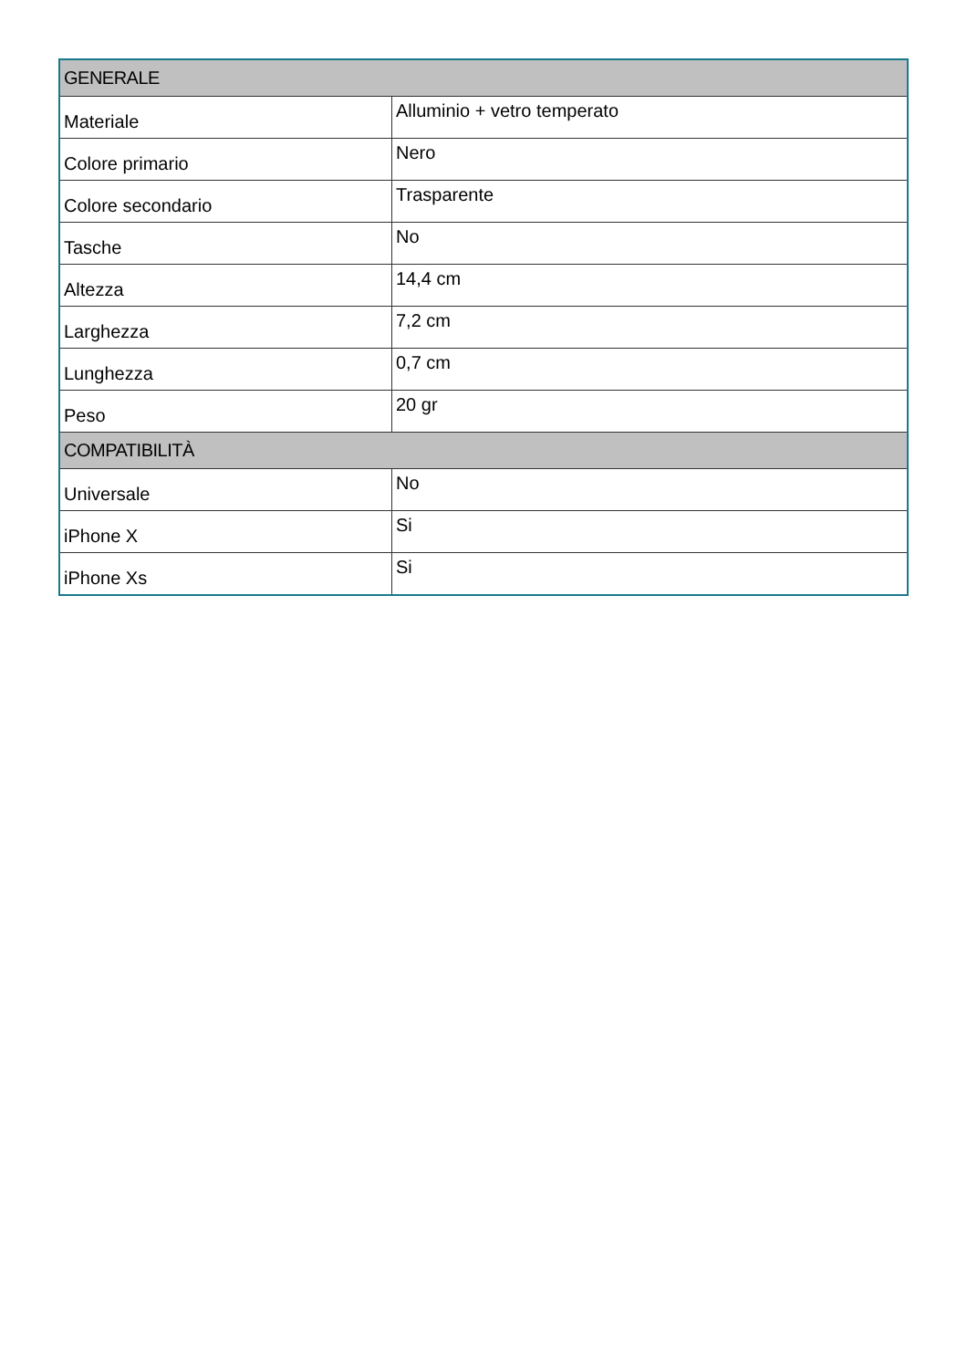| GENERALE | |
| --- | --- |
| Materiale | Alluminio + vetro temperato |
| Colore primario | Nero |
| Colore secondario | Trasparente |
| Tasche | No |
| Altezza | 14,4 cm |
| Larghezza | 7,2 cm |
| Lunghezza | 0,7 cm |
| Peso | 20 gr |
| COMPATIBILITÀ | |
| Universale | No |
| iPhone X | Si |
| iPhone Xs | Si |